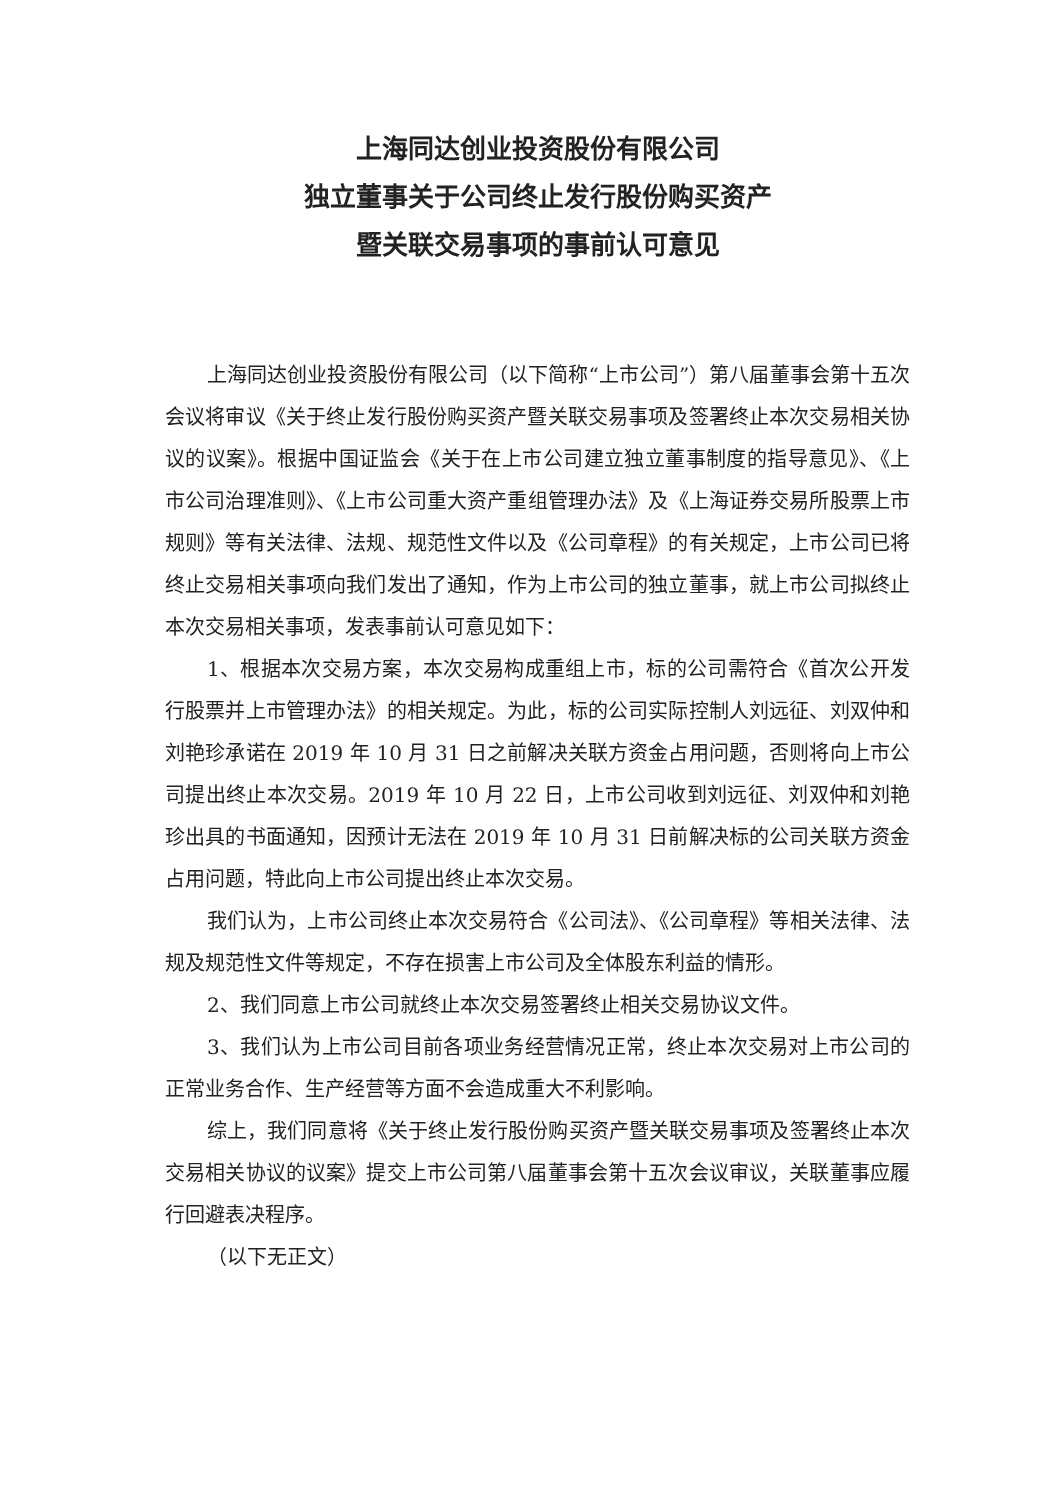上海同达创业投资股份有限公司
独立董事关于公司终止发行股份购买资产
暨关联交易事项的事前认可意见
上海同达创业投资股份有限公司（以下简称“上市公司”）第八届董事会第十五次会议将审议《关于终止发行股份购买资产暨关联交易事项及签署终止本次交易相关协议的议案》。根据中国证监会《关于在上市公司建立独立董事制度的指导意见》、《上市公司治理准则》、《上市公司重大资产重组管理办法》及《上海证券交易所股票上市规则》等有关法律、法规、规范性文件以及《公司章程》的有关规定，上市公司已将终止交易相关事项向我们发出了通知，作为上市公司的独立董事，就上市公司拟终止本次交易相关事项，发表事前认可意见如下：
1、根据本次交易方案，本次交易构成重组上市，标的公司需符合《首次公开发行股票并上市管理办法》的相关规定。为此，标的公司实际控制人刘远征、刘双仲和刘艳珍承诺在 2019 年 10 月 31 日之前解决关联方资金占用问题，否则将向上市公司提出终止本次交易。2019 年 10 月 22 日，上市公司收到刘远征、刘双仲和刘艳珍出具的书面通知，因预计无法在 2019 年 10 月 31 日前解决标的公司关联方资金占用问题，特此向上市公司提出终止本次交易。
我们认为，上市公司终止本次交易符合《公司法》、《公司章程》等相关法律、法规及规范性文件等规定，不存在损害上市公司及全体股东利益的情形。
2、我们同意上市公司就终止本次交易签署终止相关交易协议文件。
3、我们认为上市公司目前各项业务经营情况正常，终止本次交易对上市公司的正常业务合作、生产经营等方面不会造成重大不利影响。
综上，我们同意将《关于终止发行股份购买资产暨关联交易事项及签署终止本次交易相关协议的议案》提交上市公司第八届董事会第十五次会议审议，关联董事应履行回避表决程序。
（以下无正文）